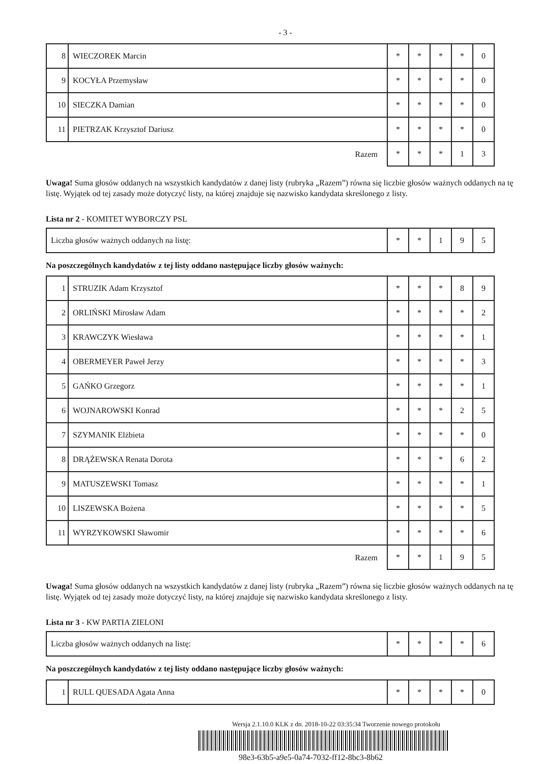- 3 -
| 8 | WIECZOREK Marcin | * | * | * | * | 0 |
| 9 | KOCYŁA Przemysław | * | * | * | * | 0 |
| 10 | SIECZKA Damian | * | * | * | * | 0 |
| 11 | PIETRZAK Krzysztof Dariusz | * | * | * | * | 0 |
| Razem | | * | * | * | 1 | 3 |
Uwaga! Suma głosów oddanych na wszystkich kandydatów z danej listy (rubryka „Razem”) równa się liczbie głosów ważnych oddanych na tę listę. Wyjątek od tej zasady może dotyczyć listy, na której znajduje się nazwisko kandydata skreślonego z listy.
Lista nr 2 - KOMITET WYBORCZY PSL
| Liczba głosów ważnych oddanych na listę: | * | * | 1 | 9 | 5 |
Na poszczególnych kandydatów z tej listy oddano następujące liczby głosów ważnych:
| 1 | STRUZIK Adam Krzysztof | * | * | * | 8 | 9 |
| 2 | ORLIŃSKI Mirosław Adam | * | * | * | * | 2 |
| 3 | KRAWCZYK Wiesława | * | * | * | * | 1 |
| 4 | OBERMEYER Paweł Jerzy | * | * | * | * | 3 |
| 5 | GAŃKO Grzegorz | * | * | * | * | 1 |
| 6 | WOJNAROWSKI Konrad | * | * | * | 2 | 5 |
| 7 | SZYMANIK Elżbieta | * | * | * | * | 0 |
| 8 | DRĄŻEWSKA Renata Dorota | * | * | * | 6 | 2 |
| 9 | MATUSZEWSKI Tomasz | * | * | * | * | 1 |
| 10 | LISZEWSKA Bożena | * | * | * | * | 5 |
| 11 | WYRZYKOWSKI Sławomir | * | * | * | * | 6 |
| Razem | | * | * | 1 | 9 | 5 |
Uwaga! Suma głosów oddanych na wszystkich kandydatów z danej listy (rubryka „Razem”) równa się liczbie głosów ważnych oddanych na tę listę. Wyjątek od tej zasady może dotyczyć listy, na której znajduje się nazwisko kandydata skreślonego z listy.
Lista nr 3 - KW PARTIA ZIELONI
| Liczba głosów ważnych oddanych na listę: | * | * | * | * | 6 |
Na poszczególnych kandydatów z tej listy oddano następujące liczby głosów ważnych:
| 1 | RULL QUESADA Agata Anna | * | * | * | * | 0 |
Wersja 2.1.10.0 KLK z dn. 2018-10-22 03:35:34 Tworzenie nowego protokołu
98e3-63b5-a9e5-0a74-7032-ff12-8bc3-8b62